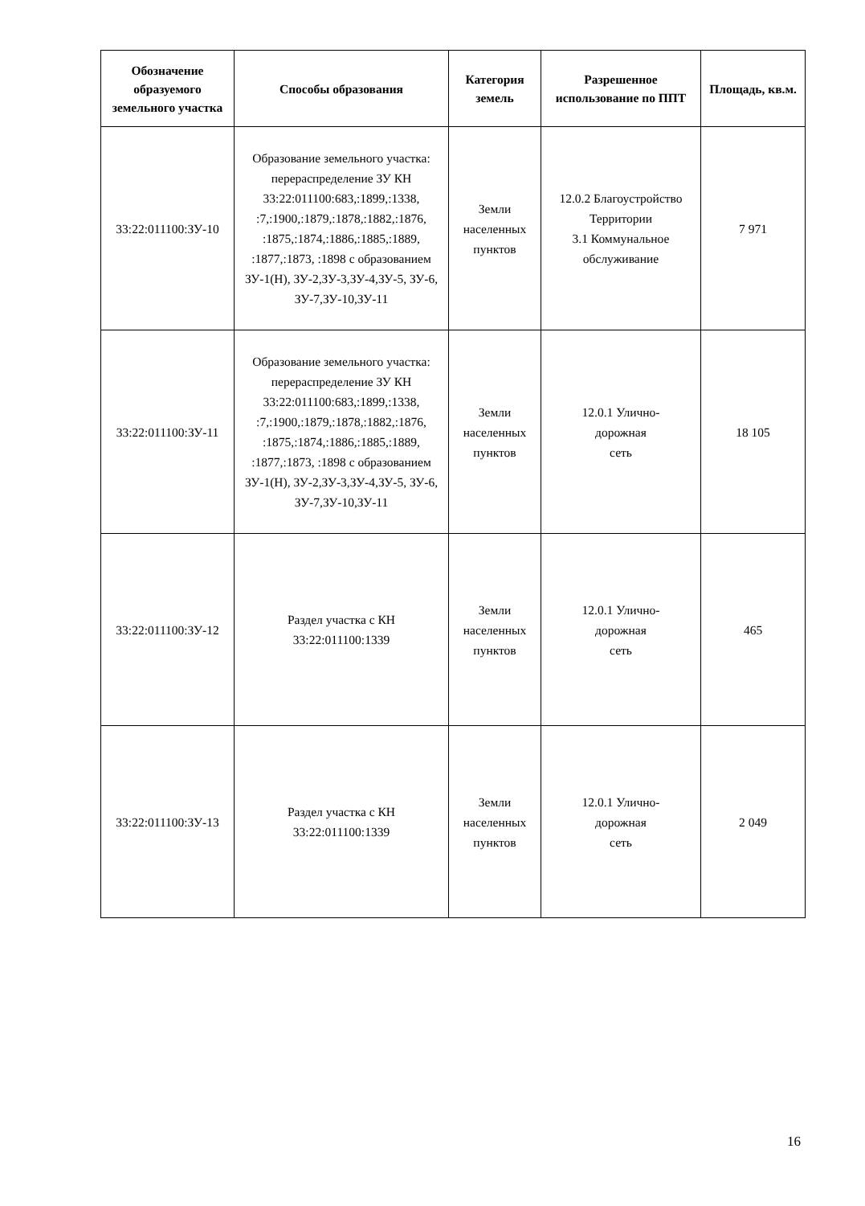| Обозначение образуемого земельного участка | Способы образования | Категория земель | Разрешенное использование по ППТ | Площадь, кв.м. |
| --- | --- | --- | --- | --- |
| 33:22:011100:ЗУ-10 | Образование земельного участка: перераспределение ЗУ КН 33:22:011100:683,:1899,:1338, :7,:1900,:1879,:1878,:1882,:1876, :1875,:1874,:1886,:1885,:1889, :1877,:1873, :1898 с образованием ЗУ-1(Н), ЗУ-2,ЗУ-3,ЗУ-4,ЗУ-5, ЗУ-6, ЗУ-7,ЗУ-10,ЗУ-11 | Земли населенных пунктов | 12.0.2 Благоустройство Территории 3.1 Коммунальное обслуживание | 7 971 |
| 33:22:011100:ЗУ-11 | Образование земельного участка: перераспределение ЗУ КН 33:22:011100:683,:1899,:1338, :7,:1900,:1879,:1878,:1882,:1876, :1875,:1874,:1886,:1885,:1889, :1877,:1873, :1898 с образованием ЗУ-1(Н), ЗУ-2,ЗУ-3,ЗУ-4,ЗУ-5, ЗУ-6, ЗУ-7,ЗУ-10,ЗУ-11 | Земли населенных пунктов | 12.0.1 Улично- дорожная сеть | 18 105 |
| 33:22:011100:ЗУ-12 | Раздел участка с КН 33:22:011100:1339 | Земли населенных пунктов | 12.0.1 Улично- дорожная сеть | 465 |
| 33:22:011100:ЗУ-13 | Раздел участка с КН 33:22:011100:1339 | Земли населенных пунктов | 12.0.1 Улично- дорожная сеть | 2 049 |
16